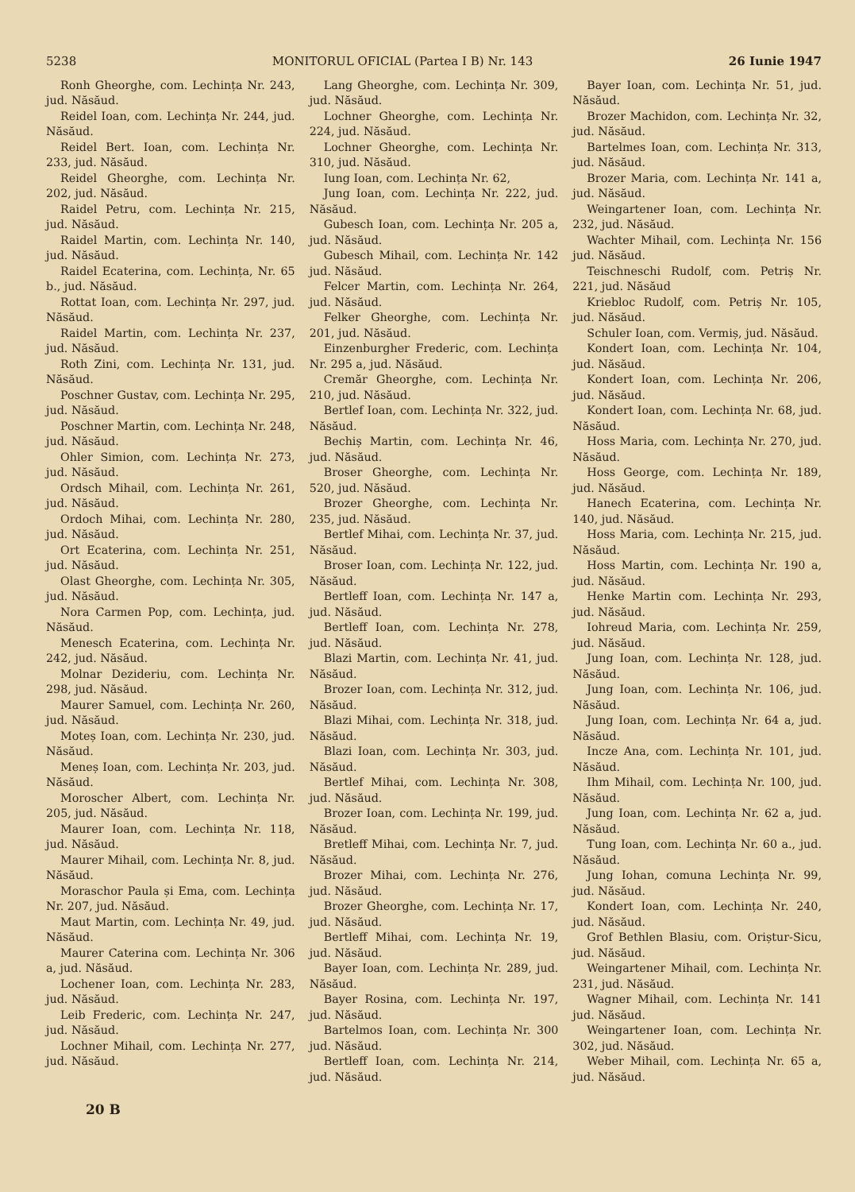5238 MONITORUL OFICIAL (Partea I B) Nr. 143 26 Iunie 1947
Ronh Gheorghe, com. Lechința Nr. 243, jud. Năsăud.
Reidel Ioan, com. Lechința Nr. 244, jud. Năsăud.
Reidel Bert. Ioan, com. Lechința Nr. 233, jud. Năsăud.
Reidel Gheorghe, com. Lechința Nr. 202, jud. Năsăud.
Raidel Petru, com. Lechința Nr. 215, jud. Năsăud.
Raidel Martin, com. Lechința Nr. 140, jud. Năsăud.
Raidel Ecaterina, com. Lechința, Nr. 65 b., jud. Năsăud.
Rottat Ioan, com. Lechința Nr. 297, jud. Năsăud.
Raidel Martin, com. Lechința Nr. 237, jud. Năsăud.
Roth Zini, com. Lechința Nr. 131, jud. Năsăud.
Poschner Gustav, com. Lechința Nr. 295, jud. Năsăud.
Poschner Martin, com. Lechința Nr. 248, jud. Năsăud.
Ohler Simion, com. Lechința Nr. 273, jud. Năsăud.
Ordsch Mihail, com. Lechința Nr. 261, jud. Năsăud.
Ordoch Mihai, com. Lechința Nr. 280, jud. Năsăud.
Ort Ecaterina, com. Lechința Nr. 251, jud. Năsăud.
Olast Gheorghe, com. Lechința Nr. 305, jud. Năsăud.
Nora Carmen Pop, com. Lechința, jud. Năsăud.
Menesch Ecaterina, com. Lechința Nr. 242, jud. Năsăud.
Molnar Dezideriu, com. Lechința Nr. 298, jud. Năsăud.
Maurer Samuel, com. Lechința Nr. 260, jud. Năsăud.
Moteș Ioan, com. Lechința Nr. 230, jud. Năsăud.
Meneș Ioan, com. Lechința Nr. 203, jud. Năsăud.
Moroscher Albert, com. Lechința Nr. 205, jud. Năsăud.
Maurer Ioan, com. Lechința Nr. 118, jud. Năsăud.
Maurer Mihail, com. Lechința Nr. 8, jud. Năsăud.
Moraschor Paula și Ema, com. Lechința Nr. 207, jud. Năsăud.
Maut Martin, com. Lechința Nr. 49, jud. Năsăud.
Maurer Caterina com. Lechința Nr. 306 a, jud. Năsăud.
Lochener Ioan, com. Lechința Nr. 283, jud. Năsăud.
Leib Frederic, com. Lechința Nr. 247, jud. Năsăud.
Lochner Mihail, com. Lechința Nr. 277, jud. Năsăud.
Lang Gheorghe, com. Lechința Nr. 309, jud. Năsăud.
Lochner Gheorghe, com. Lechința Nr. 224, jud. Năsăud.
Lochner Gheorghe, com. Lechința Nr. 310, jud. Năsăud.
Iung Ioan, com. Lechința Nr. 62,
Jung Ioan, com. Lechința Nr. 222, jud. Năsăud.
Gubesch Ioan, com. Lechința Nr. 205 a, jud. Năsăud.
Gubesch Mihail, com. Lechința Nr. 142 jud. Năsăud.
Felcer Martin, com. Lechința Nr. 264, jud. Năsăud.
Felker Gheorghe, com. Lechința Nr. 201, jud. Năsăud.
Einzenburgher Frederic, com. Lechința Nr. 295 a, jud. Năsăud.
Cremăr Gheorghe, com. Lechința Nr. 210, jud. Năsăud.
Bertlef Ioan, com. Lechința Nr. 322, jud. Năsăud.
Bechiș Martin, com. Lechința Nr. 46, jud. Năsăud.
Broser Gheorghe, com. Lechința Nr. 520, jud. Năsăud.
Brozer Gheorghe, com. Lechința Nr. 235, jud. Năsăud.
Bertlef Mihai, com. Lechința Nr. 37, jud. Năsăud.
Broser Ioan, com. Lechința Nr. 122, jud. Năsăud.
Bertleff Ioan, com. Lechința Nr. 147 a, jud. Năsăud.
Bertleff Ioan, com. Lechința Nr. 278, jud. Năsăud.
Blazi Martin, com. Lechința Nr. 41, jud. Năsăud.
Brozer Ioan, com. Lechința Nr. 312, jud. Năsăud.
Blazi Mihai, com. Lechința Nr. 318, jud. Năsăud.
Blazi Ioan, com. Lechința Nr. 303, jud. Năsăud.
Bertlef Mihai, com. Lechința Nr. 308, jud. Năsăud.
Brozer Ioan, com. Lechința Nr. 199, jud. Năsăud.
Bretleff Mihai, com. Lechința Nr. 7, jud. Năsăud.
Brozer Mihai, com. Lechința Nr. 276, jud. Năsăud.
Brozer Gheorghe, com. Lechința Nr. 17, jud. Năsăud.
Bertleff Mihai, com. Lechința Nr. 19, jud. Năsăud.
Bayer Ioan, com. Lechința Nr. 289, jud. Năsăud.
Bayer Rosina, com. Lechința Nr. 197, jud. Năsăud.
Bartelmos Ioan, com. Lechința Nr. 300 jud. Năsăud.
Bertleff Ioan, com. Lechința Nr. 214, jud. Năsăud.
Bayer Ioan, com. Lechința Nr. 51, jud. Năsăud.
Brozer Machidon, com. Lechința Nr. 32, jud. Năsăud.
Bartelmes Ioan, com. Lechința Nr. 313, jud. Năsăud.
Brozer Maria, com. Lechința Nr. 141 a, jud. Năsăud.
Weingartener Ioan, com. Lechința Nr. 232, jud. Năsăud.
Wachter Mihail, com. Lechința Nr. 156 jud. Năsăud.
Teischneschi Rudolf, com. Petriș Nr. 221, jud. Năsăud
Kriebloc Rudolf, com. Petriș Nr. 105, jud. Năsăud.
Schuler Ioan, com. Vermiș, jud. Năsăud.
Kondert Ioan, com. Lechința Nr. 104, jud. Năsăud.
Kondert Ioan, com. Lechința Nr. 206, jud. Năsăud.
Kondert Ioan, com. Lechința Nr. 68, jud. Năsăud.
Hoss Maria, com. Lechința Nr. 270, jud. Năsăud.
Hoss George, com. Lechința Nr. 189, jud. Năsăud.
Hanech Ecaterina, com. Lechința Nr. 140, jud. Năsăud.
Hoss Maria, com. Lechința Nr. 215, jud. Năsăud.
Hoss Martin, com. Lechința Nr. 190 a, jud. Năsăud.
Henke Martin com. Lechința Nr. 293, jud. Năsăud.
Iohreud Maria, com. Lechința Nr. 259, jud. Năsăud.
Jung Ioan, com. Lechința Nr. 128, jud. Năsăud.
Jung Ioan, com. Lechința Nr. 106, jud. Năsăud.
Jung Ioan, com. Lechința Nr. 64 a, jud. Năsăud.
Incze Ana, com. Lechința Nr. 101, jud. Năsăud.
Ihm Mihail, com. Lechința Nr. 100, jud. Năsăud.
Jung Ioan, com. Lechința Nr. 62 a, jud. Năsăud.
Tung Ioan, com. Lechința Nr. 60 a., jud. Năsăud.
Jung Iohan, comuna Lechința Nr. 99, jud. Năsăud.
Kondert Ioan, com. Lechința Nr. 240, jud. Năsăud.
Grof Bethlen Blasiu, com. Oriștur-Sicu, jud. Năsăud.
Weingartener Mihail, com. Lechința Nr. 231, jud. Năsăud.
Wagner Mihail, com. Lechința Nr. 141 jud. Năsăud.
Weingartener Ioan, com. Lechința Nr. 302, jud. Năsăud.
Weber Mihail, com. Lechința Nr. 65 a, jud. Năsăud.
20 B